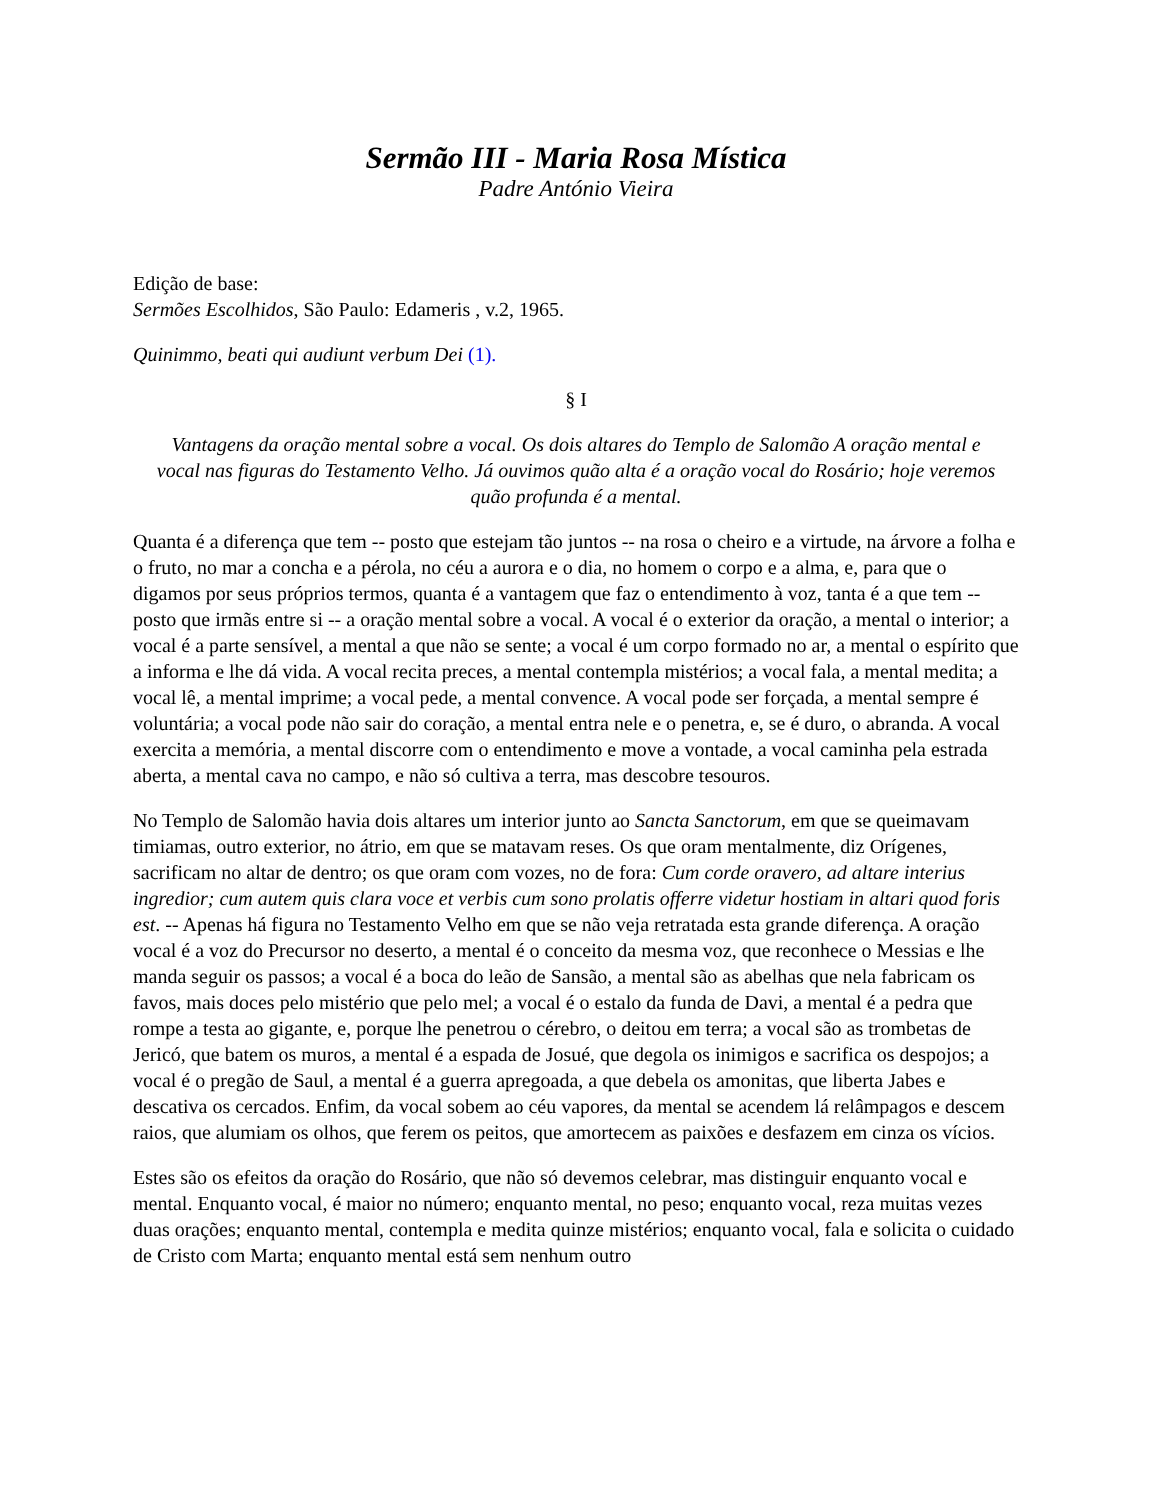Sermão III - Maria Rosa Mística
Padre António Vieira
Edição de base:
Sermões Escolhidos, São Paulo: Edameris , v.2, 1965.
Quinimmo, beati qui audiunt verbum Dei (1).
§ I
Vantagens da oração mental sobre a vocal. Os dois altares do Templo de Salomão A oração mental e vocal nas figuras do Testamento Velho. Já ouvimos quão alta é a oração vocal do Rosário; hoje veremos quão profunda é a mental.
Quanta é a diferença que tem -- posto que estejam tão juntos -- na rosa o cheiro e a virtude, na árvore a folha e o fruto, no mar a concha e a pérola, no céu a aurora e o dia, no homem o corpo e a alma, e, para que o digamos por seus próprios termos, quanta é a vantagem que faz o entendimento à voz, tanta é a que tem -- posto que irmãs entre si -- a oração mental sobre a vocal. A vocal é o exterior da oração, a mental o interior; a vocal é a parte sensível, a mental a que não se sente; a vocal é um corpo formado no ar, a mental o espírito que a informa e lhe dá vida. A vocal recita preces, a mental contempla mistérios; a vocal fala, a mental medita; a vocal lê, a mental imprime; a vocal pede, a mental convence. A vocal pode ser forçada, a mental sempre é voluntária; a vocal pode não sair do coração, a mental entra nele e o penetra, e, se é duro, o abranda. A vocal exercita a memória, a mental discorre com o entendimento e move a vontade, a vocal caminha pela estrada aberta, a mental cava no campo, e não só cultiva a terra, mas descobre tesouros.
No Templo de Salomão havia dois altares um interior junto ao Sancta Sanctorum, em que se queimavam timiamas, outro exterior, no átrio, em que se matavam reses. Os que oram mentalmente, diz Orígenes, sacrificam no altar de dentro; os que oram com vozes, no de fora: Cum corde oravero, ad altare interius ingredior; cum autem quis clara voce et verbis cum sono prolatis offerre videtur hostiam in altari quod foris est. -- Apenas há figura no Testamento Velho em que se não veja retratada esta grande diferença. A oração vocal é a voz do Precursor no deserto, a mental é o conceito da mesma voz, que reconhece o Messias e lhe manda seguir os passos; a vocal é a boca do leão de Sansão, a mental são as abelhas que nela fabricam os favos, mais doces pelo mistério que pelo mel; a vocal é o estalo da funda de Davi, a mental é a pedra que rompe a testa ao gigante, e, porque lhe penetrou o cérebro, o deitou em terra; a vocal são as trombetas de Jericó, que batem os muros, a mental é a espada de Josué, que degola os inimigos e sacrifica os despojos; a vocal é o pregão de Saul, a mental é a guerra apregoada, a que debela os amonitas, que liberta Jabes e descativa os cercados. Enfim, da vocal sobem ao céu vapores, da mental se acendem lá relâmpagos e descem raios, que alumiam os olhos, que ferem os peitos, que amortecem as paixões e desfazem em cinza os vícios.
Estes são os efeitos da oração do Rosário, que não só devemos celebrar, mas distinguir enquanto vocal e mental. Enquanto vocal, é maior no número; enquanto mental, no peso; enquanto vocal, reza muitas vezes duas orações; enquanto mental, contempla e medita quinze mistérios; enquanto vocal, fala e solicita o cuidado de Cristo com Marta; enquanto mental está sem nenhum outro